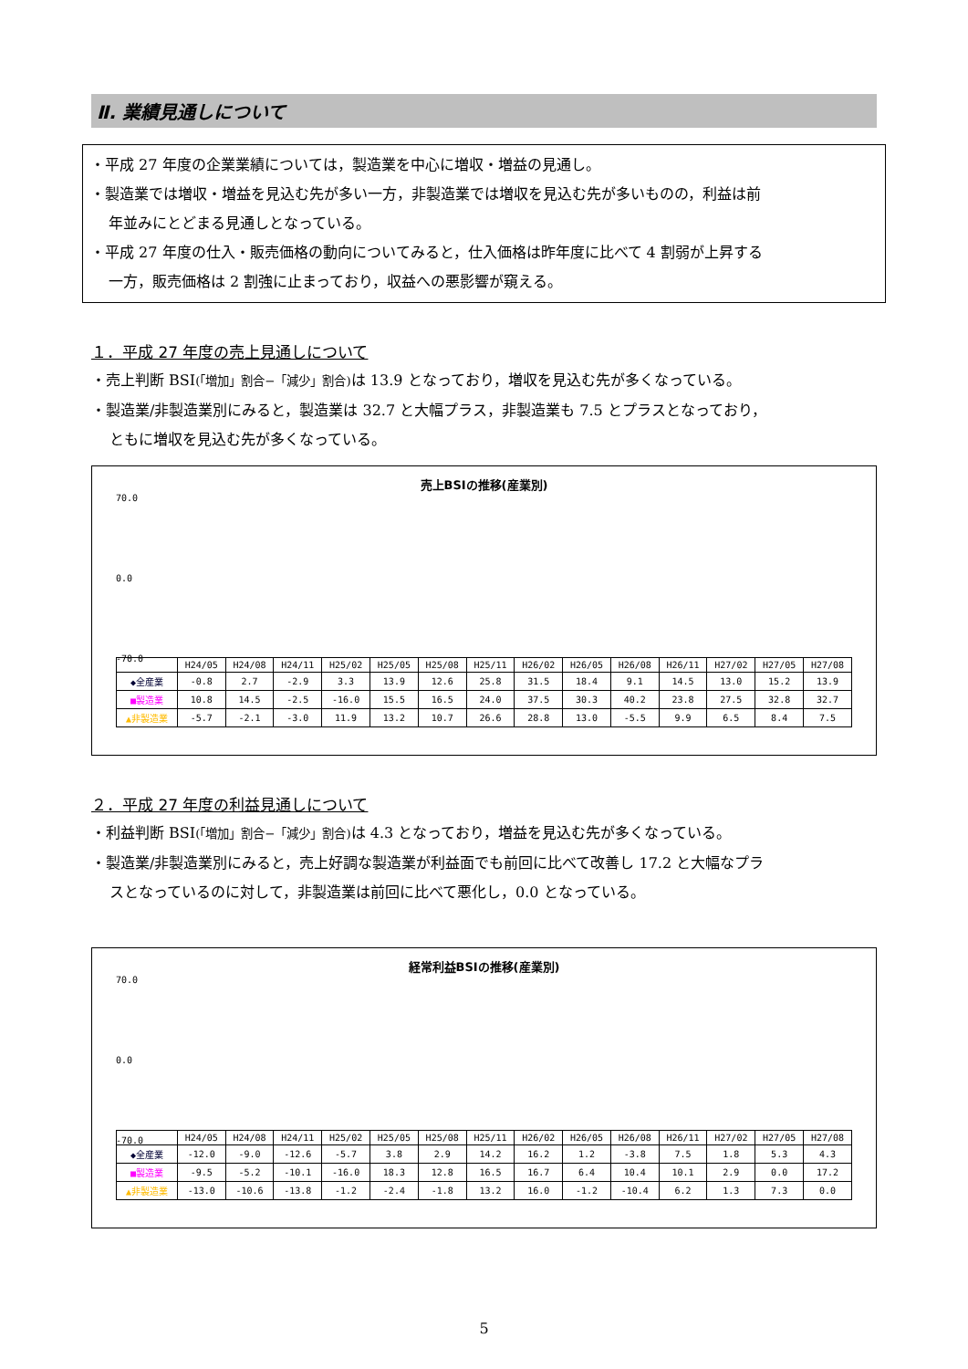Ⅱ. 業績見通しについて
・平成 27 年度の企業業績については，製造業を中心に増収・増益の見通し。
・製造業では増収・増益を見込む先が多い一方，非製造業では増収を見込む先が多いものの，利益は前
年並みにとどまる見通しとなっている。
・平成 27 年度の仕入・販売価格の動向についてみると，仕入価格は昨年度に比べて 4 割弱が上昇する
一方，販売価格は 2 割強に止まっており，収益への悪影響が窺える。
１．平成 27 年度の売上見通しについて
・売上判断 BSI(「増加」割合−「減少」割合) は 13.9 となっており，増収を見込む先が多くなっている。
・製造業/非製造業別にみると，製造業は 32.7 と大幅プラス，非製造業も 7.5 とプラスとなっており，
ともに増収を見込む先が多くなっている。
売上BSIの推移(産業別)
70.0
0.0
-70.0
| | H24/05 | H24/08 | H24/11 | H25/02 | H25/05 | H25/08 | H25/11 | H26/02 | H26/05 | H26/08 | H26/11 | H27/02 | H27/05 | H27/08 |
| --- | --- | --- | --- | --- | --- | --- | --- | --- | --- | --- | --- | --- | --- | --- |
| ◆全産業 | -0.8 | 2.7 | -2.9 | 3.3 | 13.9 | 12.6 | 25.8 | 31.5 | 18.4 | 9.1 | 14.5 | 13.0 | 15.2 | 13.9 |
| ■製造業 | 10.8 | 14.5 | -2.5 | -16.0 | 15.5 | 16.5 | 24.0 | 37.5 | 30.3 | 40.2 | 23.8 | 27.5 | 32.8 | 32.7 |
| ▲非製造業 | -5.7 | -2.1 | -3.0 | 11.9 | 13.2 | 10.7 | 26.6 | 28.8 | 13.0 | -5.5 | 9.9 | 6.5 | 8.4 | 7.5 |
２．平成 27 年度の利益見通しについて
・利益判断 BSI(「増加」割合−「減少」割合) は 4.3 となっており，増益を見込む先が多くなっている。
・製造業/非製造業別にみると，売上好調な製造業が利益面でも前回に比べて改善し 17.2 と大幅なプラ
スとなっているのに対して，非製造業は前回に比べて悪化し，0.0 となっている。
経常利益BSIの推移(産業別)
70.0
0.0
-70.0
| | H24/05 | H24/08 | H24/11 | H25/02 | H25/05 | H25/08 | H25/11 | H26/02 | H26/05 | H26/08 | H26/11 | H27/02 | H27/05 | H27/08 |
| --- | --- | --- | --- | --- | --- | --- | --- | --- | --- | --- | --- | --- | --- | --- |
| ◆全産業 | -12.0 | -9.0 | -12.6 | -5.7 | 3.8 | 2.9 | 14.2 | 16.2 | 1.2 | -3.8 | 7.5 | 1.8 | 5.3 | 4.3 |
| ■製造業 | -9.5 | -5.2 | -10.1 | -16.0 | 18.3 | 12.8 | 16.5 | 16.7 | 6.4 | 10.4 | 10.1 | 2.9 | 0.0 | 17.2 |
| ▲非製造業 | -13.0 | -10.6 | -13.8 | -1.2 | -2.4 | -1.8 | 13.2 | 16.0 | -1.2 | -10.4 | 6.2 | 1.3 | 7.3 | 0.0 |
5